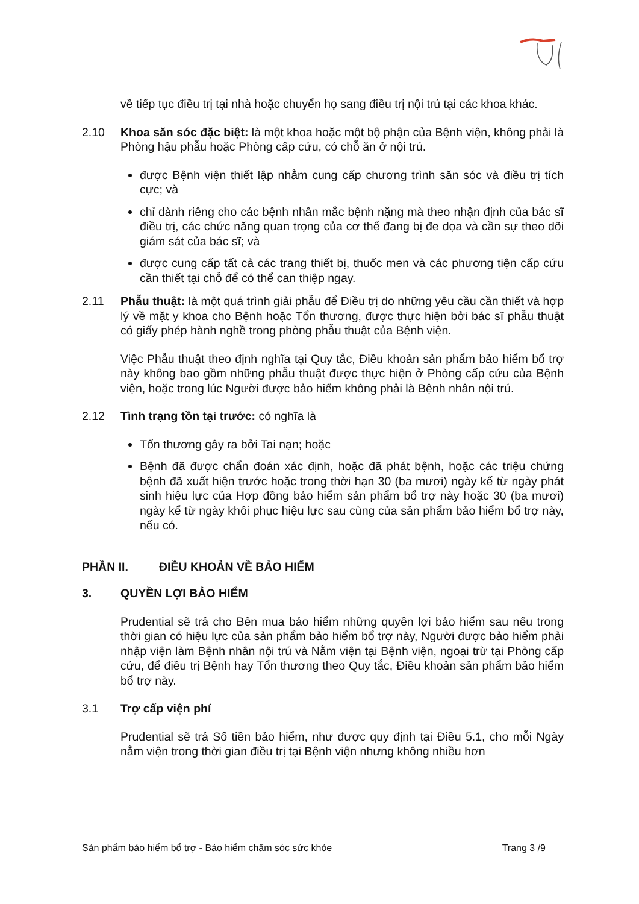về tiếp tục điều trị tại nhà hoặc chuyển họ sang điều trị nội trú tại các khoa khác.
2.10 Khoa săn sóc đặc biệt: là một khoa hoặc một bộ phận của Bệnh viện, không phải là Phòng hậu phẫu hoặc Phòng cấp cứu, có chỗ ăn ở nội trú.
được Bệnh viện thiết lập nhằm cung cấp chương trình săn sóc và điều trị tích cực; và
chỉ dành riêng cho các bệnh nhân mắc bệnh nặng mà theo nhận định của bác sĩ điều trị, các chức năng quan trọng của cơ thể đang bị đe dọa và cần sự theo dõi giám sát của bác sĩ; và
được cung cấp tất cả các trang thiết bị, thuốc men và các phương tiện cấp cứu cần thiết tại chỗ để có thể can thiệp ngay.
2.11 Phẫu thuật: là một quá trình giải phẫu để Điều trị do những yêu cầu cần thiết và hợp lý về mặt y khoa cho Bệnh hoặc Tổn thương, được thực hiện bởi bác sĩ phẫu thuật có giấy phép hành nghề trong phòng phẫu thuật của Bệnh viện.
Việc Phẫu thuật theo định nghĩa tại Quy tắc, Điều khoản sản phẩm bảo hiểm bổ trợ này không bao gồm những phẫu thuật được thực hiện ở Phòng cấp cứu của Bệnh viện, hoặc trong lúc Người được bảo hiểm không phải là Bệnh nhân nội trú.
2.12 Tình trạng tồn tại trước: có nghĩa là
Tổn thương gây ra bởi Tai nạn; hoặc
Bệnh đã được chẩn đoán xác định, hoặc đã phát bệnh, hoặc các triệu chứng bệnh đã xuất hiện trước hoặc trong thời hạn 30 (ba mươi) ngày kể từ ngày phát sinh hiệu lực của Hợp đồng bảo hiểm sản phẩm bổ trợ này hoặc 30 (ba mươi) ngày kể từ ngày khôi phục hiệu lực sau cùng của sản phẩm bảo hiểm bổ trợ này, nếu có.
PHẦN II. ĐIỀU KHOẢN VỀ BẢO HIỂM
3. QUYỀN LỢI BẢO HIỂM
Prudential sẽ trả cho Bên mua bảo hiểm những quyền lợi bảo hiểm sau nếu trong thời gian có hiệu lực của sản phẩm bảo hiểm bổ trợ này, Người được bảo hiểm phải nhập viện làm Bệnh nhân nội trú và Nằm viện tại Bệnh viện, ngoại trừ tại Phòng cấp cứu, để điều trị Bệnh hay Tổn thương theo Quy tắc, Điều khoản sản phẩm bảo hiểm bổ trợ này.
3.1 Trợ cấp viện phí
Prudential sẽ trả Số tiền bảo hiểm, như được quy định tại Điều 5.1, cho mỗi Ngày nằm viện trong thời gian điều trị tại Bệnh viện nhưng không nhiều hơn
Sản phẩm bảo hiểm bổ trợ - Bảo hiểm chăm sóc sức khỏe Trang 3 /9